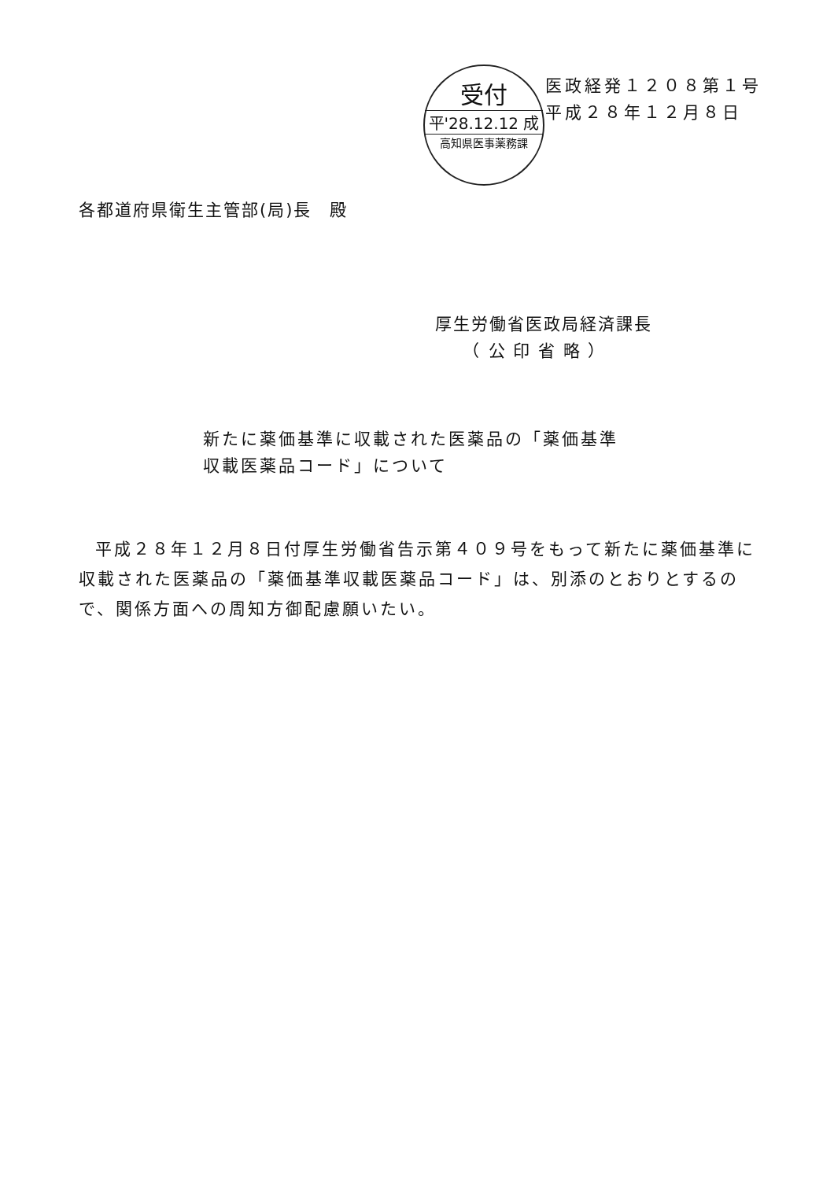受付
平'28.12.12 成
高知県医事薬務課
医政経発１２０８第１号
平成２８年１２月８日
各都道府県衛生主管部(局)長　殿
厚生労働省医政局経済課長
　　（ 公 印 省 略 ）
新たに薬価基準に収載された医薬品の「薬価基準
収載医薬品コード」について
平成２８年１２月８日付厚生労働省告示第４０９号をもって新たに薬価基準に収載された医薬品の「薬価基準収載医薬品コード」は、別添のとおりとするので、関係方面への周知方御配慮願いたい。